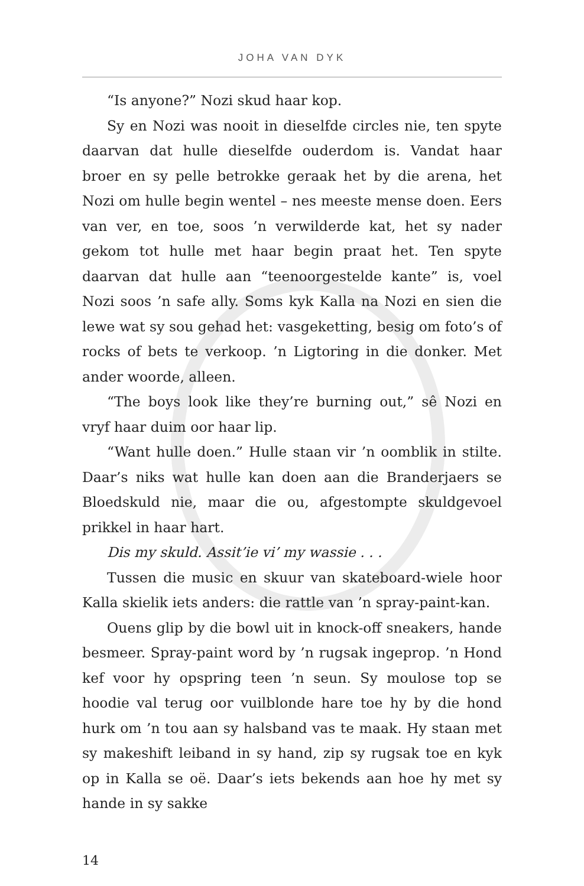JOHA VAN DYK
“Is anyone?” Nozi skud haar kop.
Sy en Nozi was nooit in dieselfde circles nie, ten spyte daarvan dat hulle dieselfde ouderdom is. Vandat haar broer en sy pelle betrokke geraak het by die arena, het Nozi om hulle begin wentel – nes meeste mense doen. Eers van ver, en toe, soos ’n verwilderde kat, het sy nader gekom tot hulle met haar begin praat het. Ten spyte daarvan dat hulle aan “teen­oorgestelde kante” is, voel Nozi soos ’n safe ally. Soms kyk Kalla na Nozi en sien die lewe wat sy sou gehad het: vasgeket­ting, besig om foto’s of rocks of bets te verkoop. ’n Ligtoring in die donker. Met ander woorde, alleen.
“The boys look like they’re burning out,” sê Nozi en vryf haar duim oor haar lip.
“Want hulle doen.” Hulle staan vir ’n oomblik in stilte. Daar’s niks wat hulle kan doen aan die Branderjaers se Bloed­skuld nie, maar die ou, afgestompte skuldgevoel prikkel in haar hart.
Dis my skuld. Assit’ie vi’ my wassie . . .
Tussen die music en skuur van skateboard-wiele hoor Kalla skielik iets anders: die rattle van ’n spray-paint-kan.
Ouens glip by die bowl uit in knock-off sneakers, hande besmeer. Spray-paint word by ’n rugsak ingeprop. ’n Hond kef voor hy opspring teen ’n seun. Sy moulose top se hoodie val terug oor vuilblonde hare toe hy by die hond hurk om ’n tou aan sy halsband vas te maak. Hy staan met sy makeshift leiband in sy hand, zip sy rugsak toe en kyk op in Kalla se oë. Daar’s iets bekends aan hoe hy met sy hande in sy sakke
14